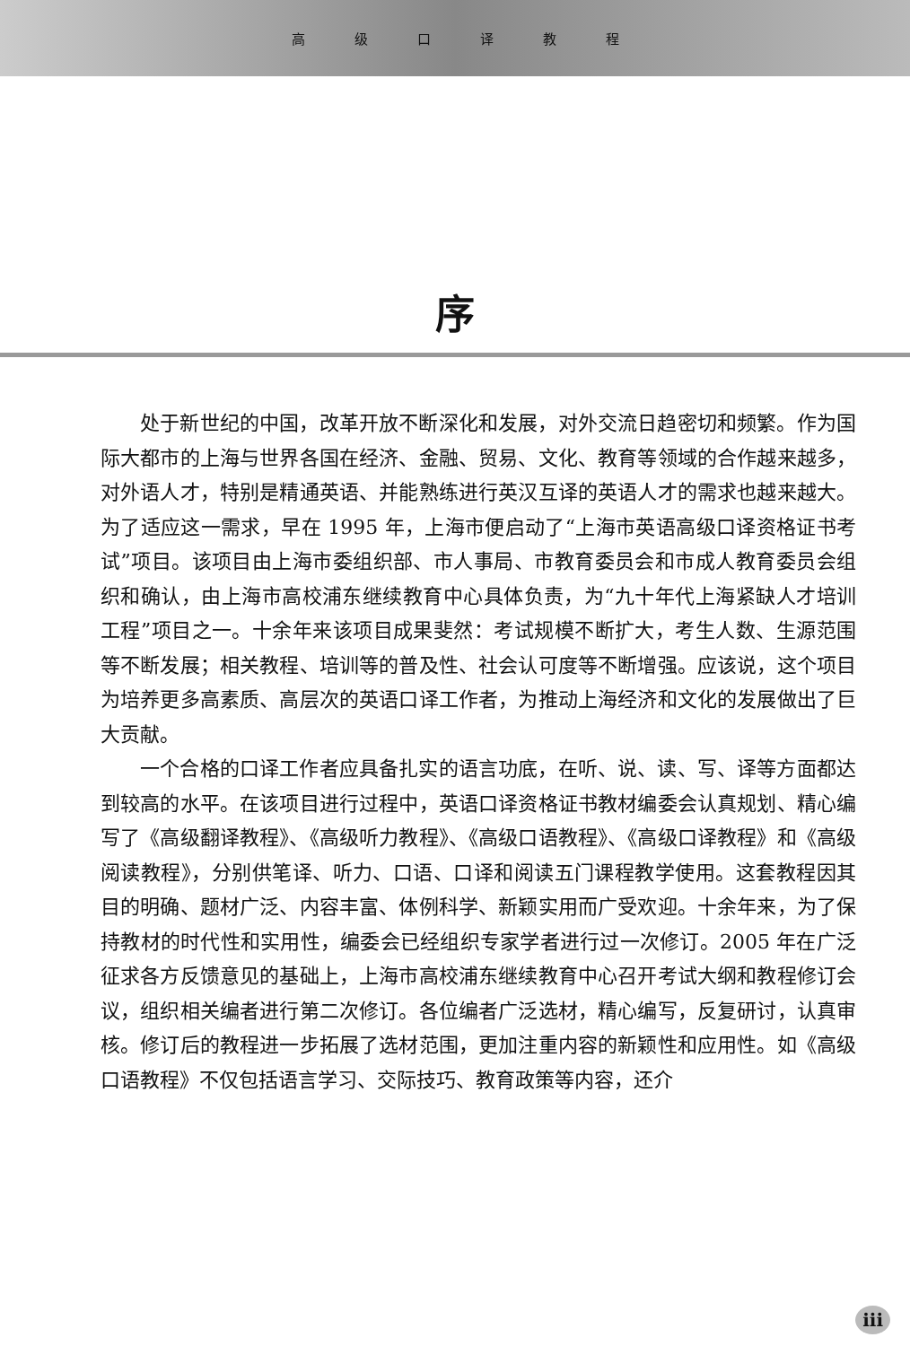高级口译教程
序
处于新世纪的中国，改革开放不断深化和发展，对外交流日趋密切和频繁。作为国际大都市的上海与世界各国在经济、金融、贸易、文化、教育等领域的合作越来越多，对外语人才，特别是精通英语、并能熟练进行英汉互译的英语人才的需求也越来越大。为了适应这一需求，早在 1995 年，上海市便启动了“上海市英语高级口译资格证书考试”项目。该项目由上海市委组织部、市人事局、市教育委员会和市成人教育委员会组织和确认，由上海市高校浦东继续教育中心具体负责，为“九十年代上海紧缺人才培训工程”项目之一。十余年来该项目成果斐然：考试规模不断扩大，考生人数、生源范围等不断发展；相关教程、培训等的普及性、社会认可度等不断增强。应该说，这个项目为培养更多高素质、高层次的英语口译工作者，为推动上海经济和文化的发展做出了巨大贡献。
一个合格的口译工作者应具备扎实的语言功底，在听、说、读、写、译等方面都达到较高的水平。在该项目进行过程中，英语口译资格证书教材编委会认真规划、精心编写了《高级翻译教程》、《高级听力教程》、《高级口语教程》、《高级口译教程》和《高级阅读教程》，分别供笔译、听力、口语、口译和阅读五门课程教学使用。这套教程因其目的明确、题材广泛、内容丰富、体例科学、新颖实用而广受欢迎。十余年来，为了保持教材的时代性和实用性，编委会已经组织专家学者进行过一次修订。2005 年在广泛征求各方反馈意见的基础上，上海市高校浦东继续教育中心召开考试大纲和教程修订会议，组织相关编者进行第二次修订。各位编者广泛选材，精心编写，反复研讨，认真审核。修订后的教程进一步拓展了选材范围，更加注重内容的新颖性和应用性。如《高级口语教程》不仅包括语言学习、交际技巧、教育政策等内容，还介
iii